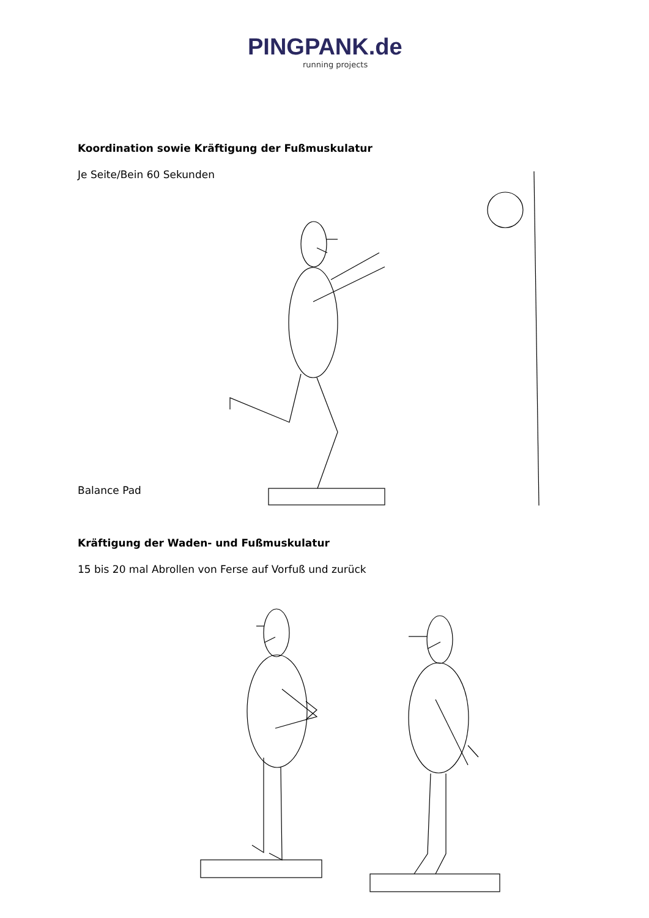PINGPANK.de
running projects
Koordination sowie Kräftigung der Fußmuskulatur
Je Seite/Bein 60 Sekunden
Balance Pad
Kräftigung der Waden- und Fußmuskulatur
15 bis 20 mal Abrollen von Ferse auf Vorfuß und zurück